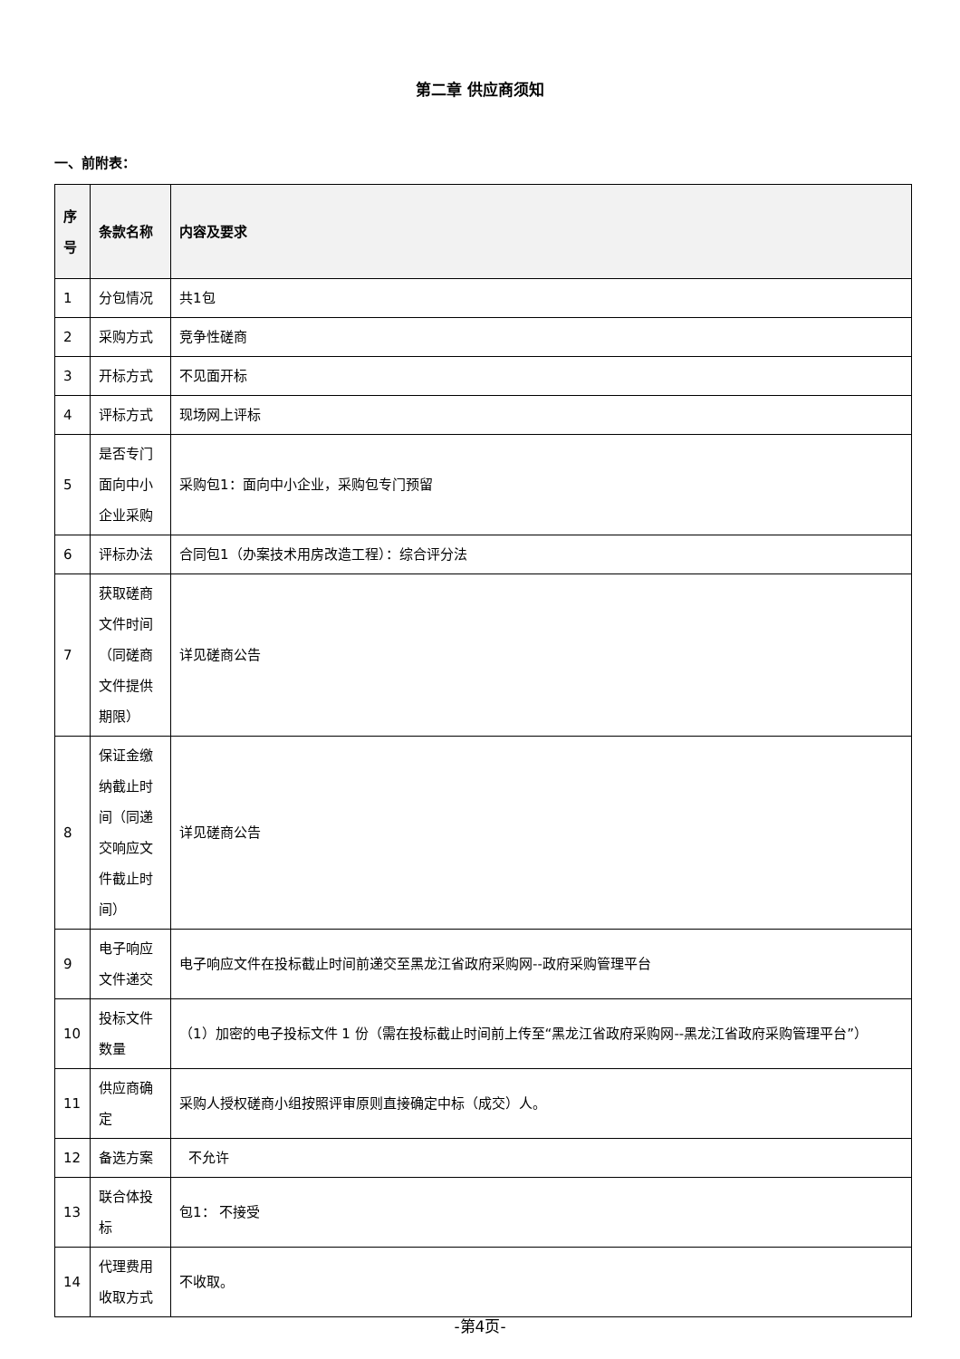第二章 供应商须知
一、前附表：
| 序号 | 条款名称 | 内容及要求 |
| --- | --- | --- |
| 1 | 分包情况 | 共1包 |
| 2 | 采购方式 | 竞争性磋商 |
| 3 | 开标方式 | 不见面开标 |
| 4 | 评标方式 | 现场网上评标 |
| 5 | 是否专门面向中小企业采购 | 采购包1：面向中小企业，采购包专门预留 |
| 6 | 评标办法 | 合同包1（办案技术用房改造工程）：综合评分法 |
| 7 | 获取磋商文件时间（同磋商文件提供期限） | 详见磋商公告 |
| 8 | 保证金缴纳截止时间（同递交响应文件截止时间） | 详见磋商公告 |
| 9 | 电子响应文件递交 | 电子响应文件在投标截止时间前递交至黑龙江省政府采购网--政府采购管理平台 |
| 10 | 投标文件数量 | （1）加密的电子投标文件 1 份（需在投标截止时间前上传至“黑龙江省政府采购网--黑龙江省政府采购管理平台”） |
| 11 | 供应商确定 | 采购人授权磋商小组按照评审原则直接确定中标（成交）人。 |
| 12 | 备选方案 | 不允许 |
| 13 | 联合体投标 | 包1： 不接受 |
| 14 | 代理费用收取方式 | 不收取。 |
-第4页-